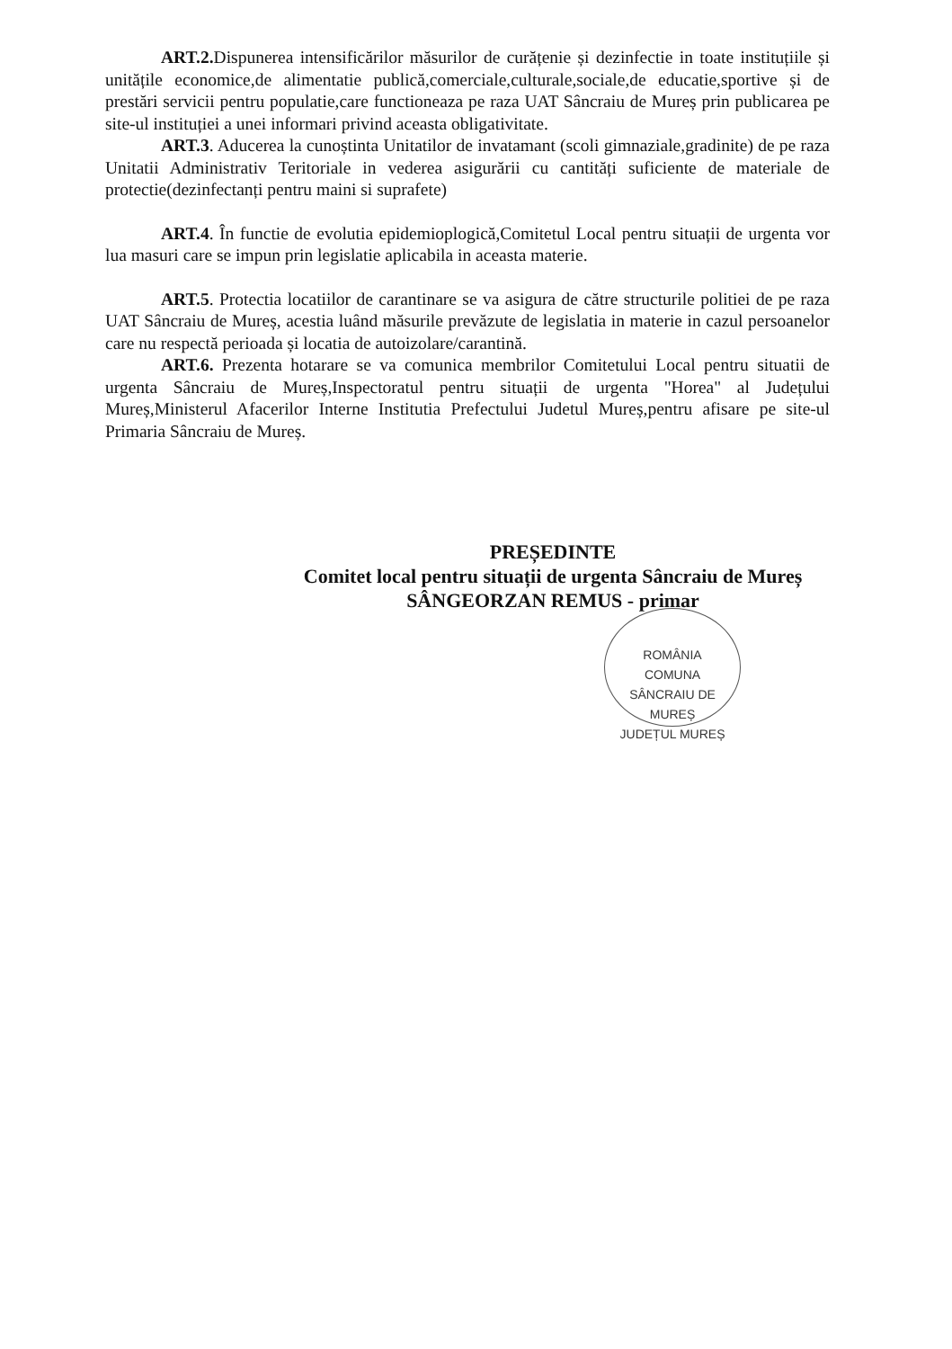ART.2. Dispunerea intensificărilor măsurilor de curățenie și dezinfectie in toate instituțiile și unitățile economice,de alimentatie publică,comerciale,culturale,sociale,de educatie,sportive și de prestări servicii pentru populatie,care functioneaza pe raza UAT Sâncraiu de Mureș prin publicarea pe site-ul instituției a unei informari privind aceasta obligativitate.
ART.3. Aducerea la cunoștinta Unitatilor de invatamant (scoli gimnaziale,gradinite) de pe raza Unitatii Administrativ Teritoriale in vederea asigurării cu cantități suficiente de materiale de protectie(dezinfectanți pentru maini si suprafete)
ART.4. În functie de evolutia epidemioplogică,Comitetul Local pentru situații de urgenta vor lua masuri care se impun prin legislatie aplicabila in aceasta materie.
ART.5. Protectia locatiilor de carantinare se va asigura de către structurile politiei de pe raza UAT Sâncraiu de Mureș, acestia luând măsurile prevăzute de legislatia in materie in cazul persoanelor care nu respectă perioada și locatia de autoizolare/carantină.
ART.6. Prezenta hotarare se va comunica membrilor Comitetului Local pentru situatii de urgenta Sâncraiu de Mureș,Inspectoratul pentru situații de urgenta "Horea" al Județului Mureș,Ministerul Afacerilor Interne Institutia Prefectului Judetul Mureș,pentru afisare pe site-ul Primaria Sâncraiu de Mureș.
PREȘEDINTE
Comitet local pentru situații de urgenta Sâncraiu de Mureș
SÂNGEORZAN REMUS - primar
ROMÂNIA
COMUNA
SÂNCRAIU DE MUREȘ
JUDEȚUL MUREȘ